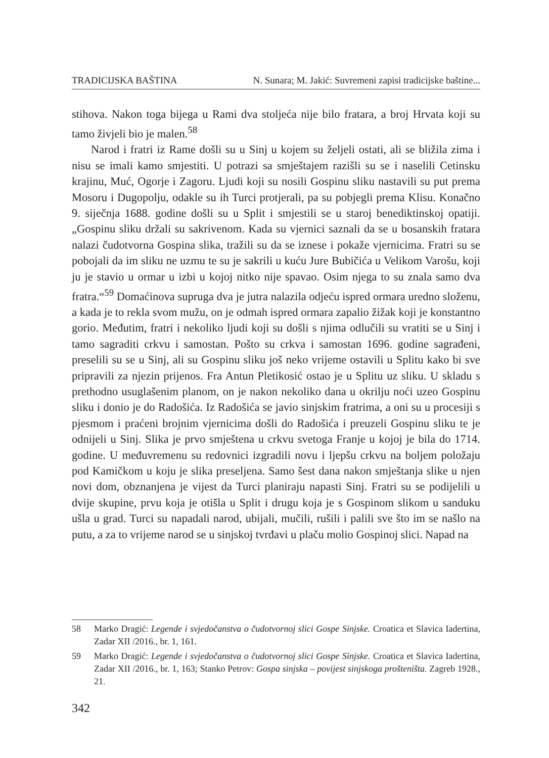TRADICIJSKA BAŠTINA N. Sunara; M. Jakić: Suvremeni zapisi tradicijske baštine...
stihova. Nakon toga bijega u Rami dva stoljeća nije bilo fratara, a broj Hrvata koji su tamo živjeli bio je malen.<sup>58</sup>
Narod i fratri iz Rame došli su u Sinj u kojem su željeli ostati, ali se bližila zima i nisu se imali kamo smjestiti. U potrazi sa smještajem razišli su se i naselili Cetinsku krajinu, Muć, Ogorje i Zagoru. Ljudi koji su nosili Gospinu sliku nastavili su put prema Mosoru i Dugopolju, odakle su ih Turci protjerali, pa su pobjegli prema Klisu. Konačno 9. siječnja 1688. godine došli su u Split i smjestili se u staroj benediktinskoj opatiji. „Gospinu sliku držali su sakrivenom. Kada su vjernici saznali da se u bosanskih fratara nalazi čudotvorna Gospina slika, tražili su da se iznese i pokaže vjernicima. Fratri su se pobojali da im sliku ne uzmu te su je sakrili u kuću Jure Bubičića u Velikom Varošu, koji ju je stavio u ormar u izbi u kojoj nitko nije spavao. Osim njega to su znala samo dva fratra.“<sup>59</sup> Domaćinova supruga dva je jutra nalazila odjeću ispred ormara uredno složenu, a kada je to rekla svom mužu, on je odmah ispred ormara zapalio žižak koji je konstantno gorio. Međutim, fratri i nekoliko ljudi koji su došli s njima odlučili su vratiti se u Sinj i tamo sagraditi crkvu i samostan. Pošto su crkva i samostan 1696. godine sagrađeni, preselili su se u Sinj, ali su Gospinu sliku još neko vrijeme ostavili u Splitu kako bi sve pripravili za njezin prijenos. Fra Antun Pletikosić ostao je u Splitu uz sliku. U skladu s prethodno usuglašenim planom, on je nakon nekoliko dana u okrilju noći uzeo Gospinu sliku i donio je do Radošića. Iz Radošića se javio sinjskim fratrima, a oni su u procesiji s pjesmom i praćeni brojnim vjernicima došli do Radošića i preuzeli Gospinu sliku te je odnijeli u Sinj. Slika je prvo smještena u crkvu svetoga Franje u kojoj je bila do 1714. godine. U međuvremenu su redovnici izgradili novu i ljepšu crkvu na boljem položaju pod Kamičkom u koju je slika preseljena. Samo šest dana nakon smještanja slike u njen novi dom, obznanjena je vijest da Turci planiraju napasti Sinj. Fratri su se podijelili u dvije skupine, prvu koja je otišla u Split i drugu koja je s Gospinom slikom u sanduku ušla u grad. Turci su napadali narod, ubijali, mučili, rušili i palili sve što im se našlo na putu, a za to vrijeme narod se u sinjskoj tvrđavi u plaču molio Gospinoj slici. Napad na
58 Marko Dragić: Legende i svjedočanstva o čudotvornoj slici Gospe Sinjske. Croatica et Slavica Iadertina, Zadar XII /2016., br. 1, 161.
59 Marko Dragić: Legende i svjedočanstva o čudotvornoj slici Gospe Sinjske. Croatica et Slavica Iadertina, Zadar XII /2016., br. 1, 163; Stanko Petrov: Gospa sinjska – povijest sinjskoga prošteništa. Zagreb 1928., 21.
342